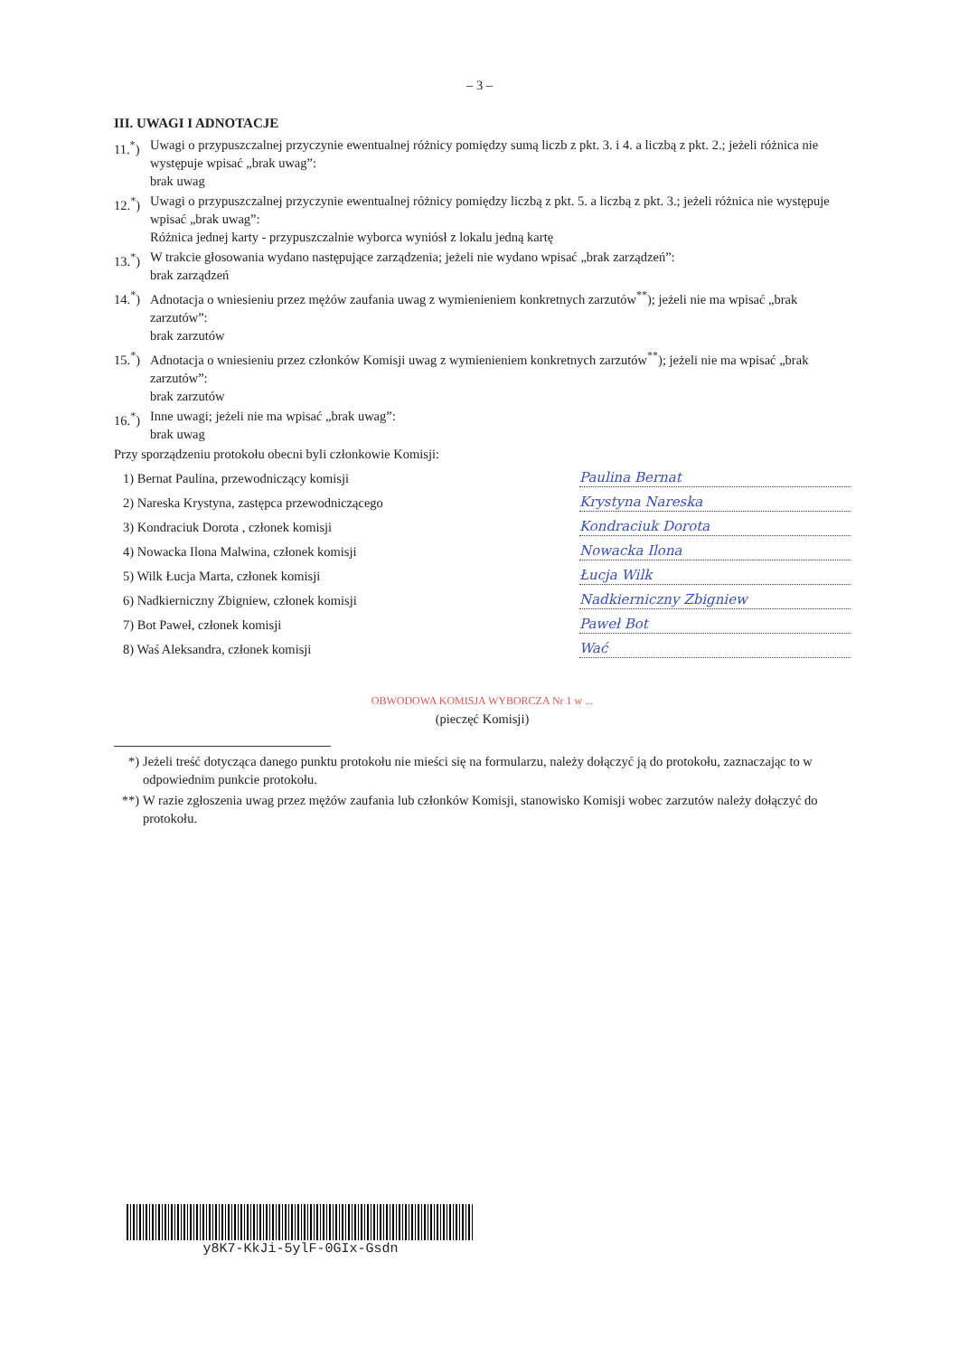– 3 –
III. UWAGI I ADNOTACJE
11.<sup>*</sup>)
Uwagi o przypuszczalnej przyczynie ewentualnej różnicy pomiędzy sumą liczb z pkt. 3. i 4. a liczbą z pkt. 2.; jeżeli różnica nie występuje wpisać „brak uwag”:
brak uwag
12.<sup>*</sup>)
Uwagi o przypuszczalnej przyczynie ewentualnej różnicy pomiędzy liczbą z pkt. 5. a liczbą z pkt. 3.; jeżeli różnica nie występuje wpisać „brak uwag”:
Różnica jednej karty - przypuszczalnie wyborca wyniósł z lokalu jedną kartę
13.<sup>*</sup>)
W trakcie głosowania wydano następujące zarządzenia; jeżeli nie wydano wpisać „brak zarządzeń”:
brak zarządzeń
14.<sup>*</sup>)
Adnotacja o wniesieniu przez mężów zaufania uwag z wymienieniem konkretnych zarzutów<sup>**</sup>); jeżeli nie ma wpisać „brak zarzutów”:
brak zarzutów
15.<sup>*</sup>)
Adnotacja o wniesieniu przez członków Komisji uwag z wymienieniem konkretnych zarzutów<sup>**</sup>); jeżeli nie ma wpisać „brak zarzutów”:
brak zarzutów
16.<sup>*</sup>)
Inne uwagi; jeżeli nie ma wpisać „brak uwag”:
brak uwag
Przy sporządzeniu protokołu obecni byli członkowie Komisji:
1) Bernat Paulina, przewodniczący komisji Paulina Bernat
2) Nareska Krystyna, zastępca przewodniczącego Krystyna Nareska
3) Kondraciuk Dorota , członek komisji Kondraciuk Dorota
4) Nowacka Ilona Malwina, członek komisji Nowacka Ilona
5) Wilk Łucja Marta, członek komisji Łucja Wilk
6) Nadkierniczny Zbigniew, członek komisji Nadkierniczny Zbigniew
7) Bot Paweł, członek komisji Paweł Bot
8) Waś Aleksandra, członek komisji Wać
OBWODOWA KOMISJA WYBORCZA Nr 1 w ...
(pieczęć Komisji)
*) Jeżeli treść dotycząca danego punktu protokołu nie mieści się na formularzu, należy dołączyć ją do protokołu, zaznaczając to w odpowiednim punkcie protokołu.
**) W razie zgłoszenia uwag przez mężów zaufania lub członków Komisji, stanowisko Komisji wobec zarzutów należy dołączyć do protokołu.
y8K7-KkJi-5ylF-0GIx-Gsdn